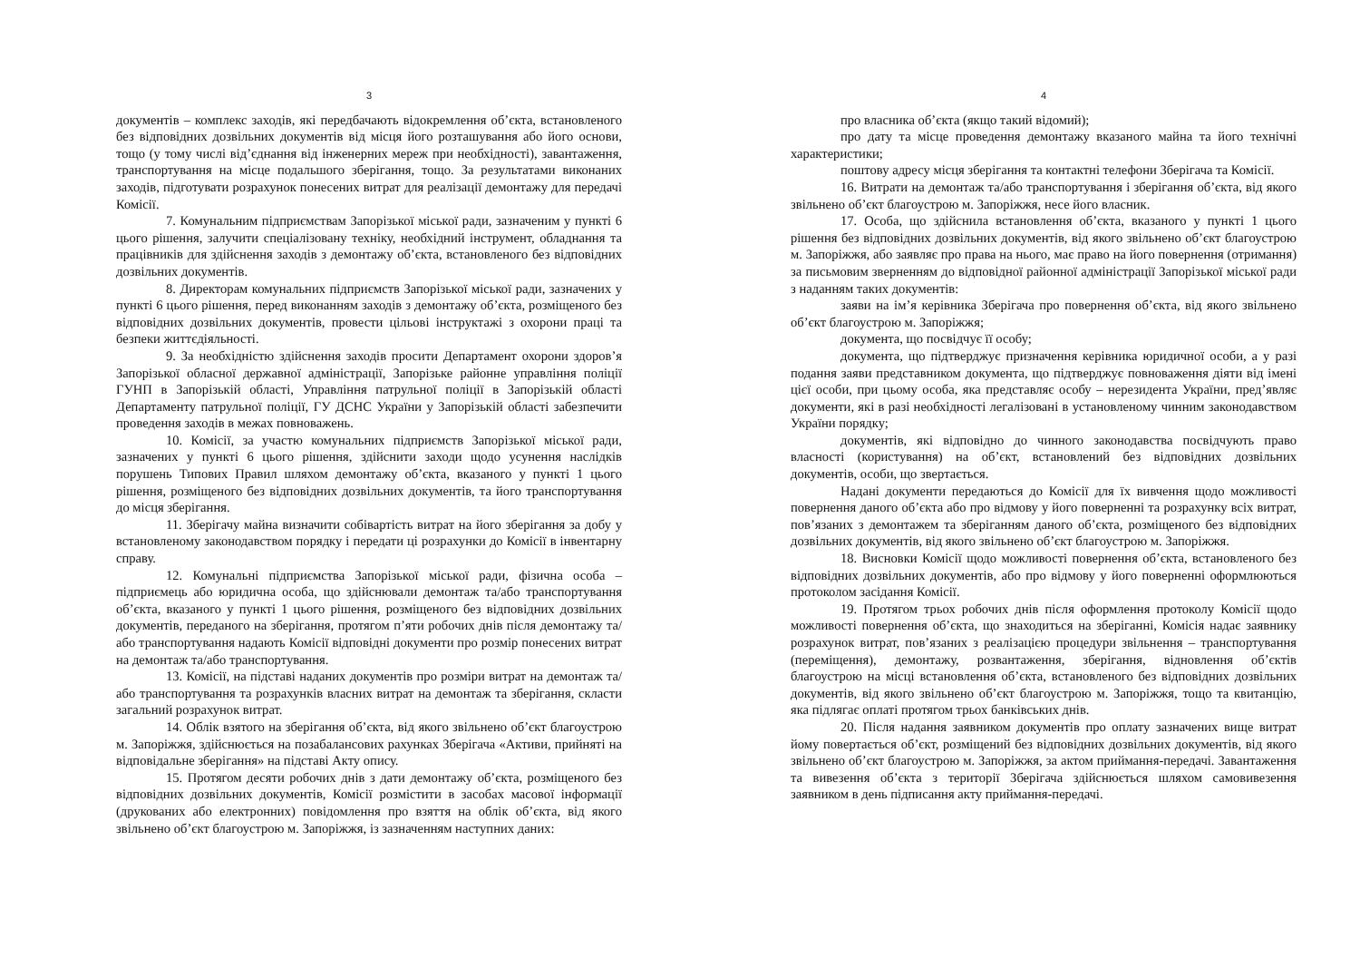3
документів – комплекс заходів, які передбачають відокремлення об’єкта, встановленого без відповідних дозвільних документів від місця його розташування або його основи, тощо (у тому числі від’єднання від інженерних мереж при необхідності), завантаження, транспортування на місце подальшого зберігання, тощо. За результатами виконаних заходів, підготувати розрахунок понесених витрат для реалізації демонтажу для передачі Комісії.
7. Комунальним підприємствам Запорізької міської ради, зазначеним у пункті 6 цього рішення, залучити спеціалізовану техніку, необхідний інструмент, обладнання та працівників для здійснення заходів з демонтажу об’єкта, встановленого без відповідних дозвільних документів.
8. Директорам комунальних підприємств Запорізької міської ради, зазначених у пункті 6 цього рішення, перед виконанням заходів з демонтажу об’єкта, розміщеного без відповідних дозвільних документів, провести цільові інструктажі з охорони праці та безпеки життєдіяльності.
9. За необхідністю здійснення заходів просити Департамент охорони здоров’я Запорізької обласної державної адміністрації, Запорізьке районне управління поліції ГУНП в Запорізькій області, Управління патрульної поліції в Запорізькій області Департаменту патрульної поліції, ГУ ДСНС України у Запорізькій області забезпечити проведення заходів в межах повноважень.
10. Комісії, за участю комунальних підприємств Запорізької міської ради, зазначених у пункті 6 цього рішення, здійснити заходи щодо усунення наслідків порушень Типових Правил шляхом демонтажу об’єкта, вказаного у пункті 1 цього рішення, розміщеного без відповідних дозвільних документів, та його транспортування до місця зберігання.
11. Зберігачу майна визначити собівартість витрат на його зберігання за добу у встановленому законодавством порядку і передати ці розрахунки до Комісії в інвентарну справу.
12. Комунальні підприємства Запорізької міської ради, фізична особа – підприємець або юридична особа, що здійснювали демонтаж та/або транспортування об’єкта, вказаного у пункті 1 цього рішення, розміщеного без відповідних дозвільних документів, переданого на зберігання, протягом п’яти робочих днів після демонтажу та/або транспортування надають Комісії відповідні документи про розмір понесених витрат на демонтаж та/або транспортування.
13. Комісії, на підставі наданих документів про розміри витрат на демонтаж та/або транспортування та розрахунків власних витрат на демонтаж та зберігання, скласти загальний розрахунок витрат.
14. Облік взятого на зберігання об’єкта, від якого звільнено об’єкт благоустрою м. Запоріжжя, здійснюється на позабалансових рахунках Зберігача «Активи, прийняті на відповідальне зберігання» на підставі Акту опису.
15. Протягом десяти робочих днів з дати демонтажу об’єкта, розміщеного без відповідних дозвільних документів, Комісії розмістити в засобах масової інформації (друкованих або електронних) повідомлення про взяття на облік об’єкта, від якого звільнено об’єкт благоустрою м. Запоріжжя, із зазначенням наступних даних:
4
про власника об’єкта (якщо такий відомий);
про дату та місце проведення демонтажу вказаного майна та його технічні характеристики;
поштову адресу місця зберігання та контактні телефони Зберігача та Комісії.
16. Витрати на демонтаж та/або транспортування і зберігання об’єкта, від якого звільнено об’єкт благоустрою м. Запоріжжя, несе його власник.
17. Особа, що здійснила встановлення об’єкта, вказаного у пункті 1 цього рішення без відповідних дозвільних документів, від якого звільнено об’єкт благоустрою м. Запоріжжя, або заявляє про права на нього, має право на його повернення (отримання) за письмовим зверненням до відповідної районної адміністрації Запорізької міської ради з наданням таких документів:
заяви на ім’я керівника Зберігача про повернення об’єкта, від якого звільнено об’єкт благоустрою м. Запоріжжя;
документа, що посвідчує її особу;
документа, що підтверджує призначення керівника юридичної особи, а у разі подання заяви представником документа, що підтверджує повноваження діяти від імені цієї особи, при цьому особа, яка представляє особу – нерезидента України, пред’являє документи, які в разі необхідності легалізовані в установленому чинним законодавством України порядку;
документів, які відповідно до чинного законодавства посвідчують право власності (користування) на об’єкт, встановлений без відповідних дозвільних документів, особи, що звертається.
Надані документи передаються до Комісії для їх вивчення щодо можливості повернення даного об’єкта або про відмову у його поверненні та розрахунку всіх витрат, пов’язаних з демонтажем та зберіганням даного об’єкта, розміщеного без відповідних дозвільних документів, від якого звільнено об’єкт благоустрою м. Запоріжжя.
18. Висновки Комісії щодо можливості повернення об’єкта, встановленого без відповідних дозвільних документів, або про відмову у його поверненні оформлюються протоколом засідання Комісії.
19. Протягом трьох робочих днів після оформлення протоколу Комісії щодо можливості повернення об’єкта, що знаходиться на зберіганні, Комісія надає заявнику розрахунок витрат, пов’язаних з реалізацією процедури звільнення – транспортування (переміщення), демонтажу, розвантаження, зберігання, відновлення об’єктів благоустрою на місці встановлення об’єкта, встановленого без відповідних дозвільних документів, від якого звільнено об’єкт благоустрою м. Запоріжжя, тощо та квитанцію, яка підлягає оплаті протягом трьох банківських днів.
20. Після надання заявником документів про оплату зазначених вище витрат йому повертається об’єкт, розміщений без відповідних дозвільних документів, від якого звільнено об’єкт благоустрою м. Запоріжжя, за актом приймання-передачі. Завантаження та вивезення об’єкта з території Зберігача здійснюється шляхом самовивезення заявником в день підписання акту приймання-передачі.